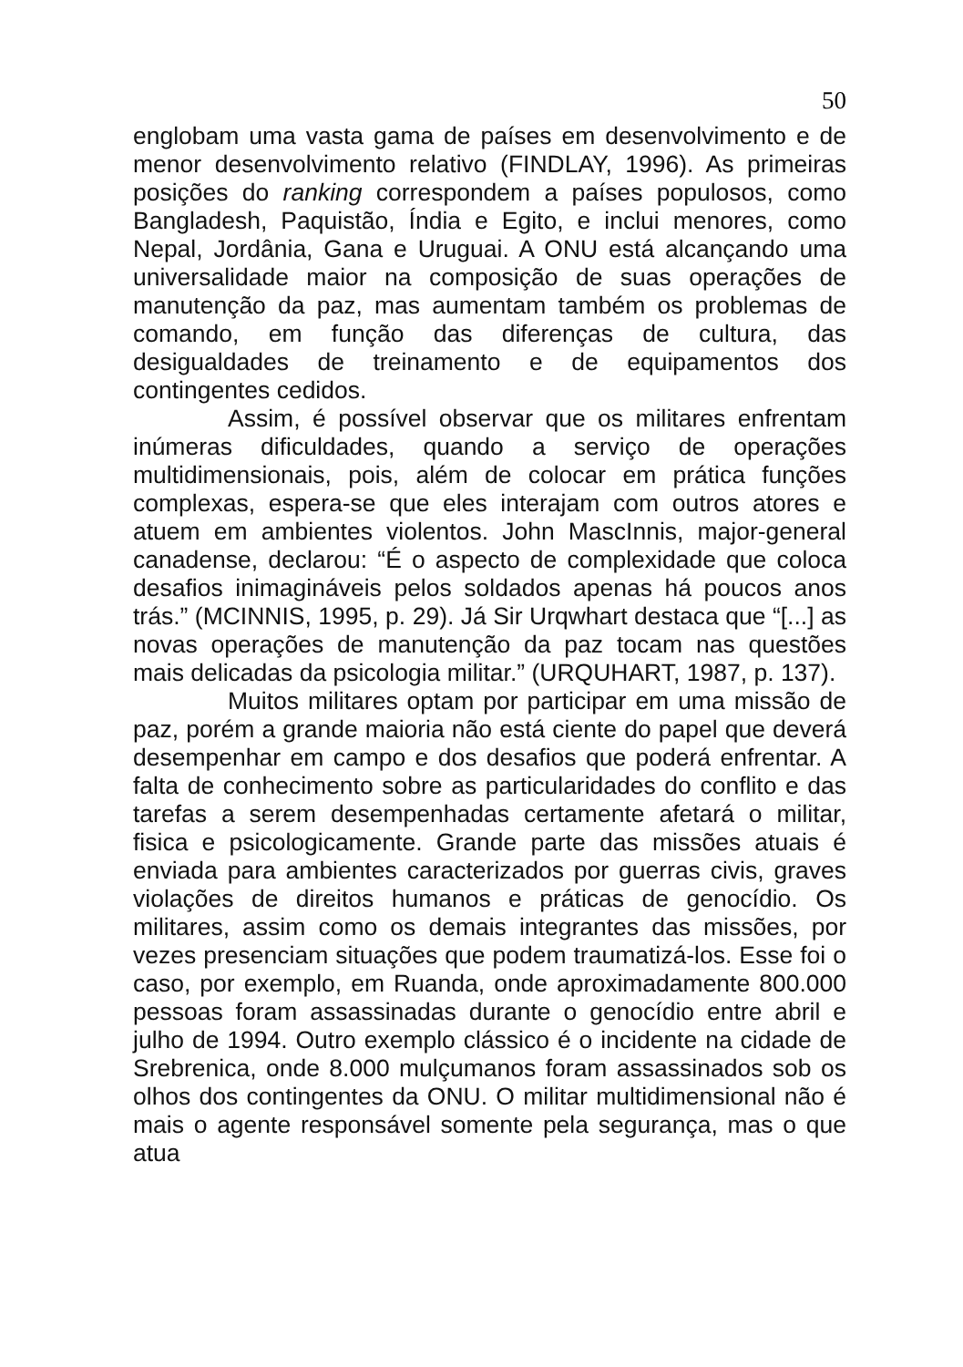50
englobam uma vasta gama de países em desenvolvimento e de menor desenvolvimento relativo (FINDLAY, 1996). As primeiras posições do ranking correspondem a países populosos, como Bangladesh, Paquistão, Índia e Egito, e inclui menores, como Nepal, Jordânia, Gana e Uruguai. A ONU está alcançando uma universalidade maior na composição de suas operações de manutenção da paz, mas aumentam também os problemas de comando, em função das diferenças de cultura, das desigualdades de treinamento e de equipamentos dos contingentes cedidos.
Assim, é possível observar que os militares enfrentam inúmeras dificuldades, quando a serviço de operações multidimensionais, pois, além de colocar em prática funções complexas, espera-se que eles interajam com outros atores e atuem em ambientes violentos. John MascInnis, major-general canadense, declarou: “É o aspecto de complexidade que coloca desafios inimagináveis pelos soldados apenas há poucos anos trás.” (MCINNIS, 1995, p. 29). Já Sir Urqwhart destaca que “[...] as novas operações de manutenção da paz tocam nas questões mais delicadas da psicologia militar.” (URQUHART, 1987, p. 137).
Muitos militares optam por participar em uma missão de paz, porém a grande maioria não está ciente do papel que deverá desempenhar em campo e dos desafios que poderá enfrentar. A falta de conhecimento sobre as particularidades do conflito e das tarefas a serem desempenhadas certamente afetará o militar, fisica e psicologicamente. Grande parte das missões atuais é enviada para ambientes caracterizados por guerras civis, graves violações de direitos humanos e práticas de genocídio. Os militares, assim como os demais integrantes das missões, por vezes presenciam situações que podem traumatizá-los. Esse foi o caso, por exemplo, em Ruanda, onde aproximadamente 800.000 pessoas foram assassinadas durante o genocídio entre abril e julho de 1994. Outro exemplo clássico é o incidente na cidade de Srebrenica, onde 8.000 mulçumanos foram assassinados sob os olhos dos contingentes da ONU. O militar multidimensional não é mais o agente responsável somente pela segurança, mas o que atua